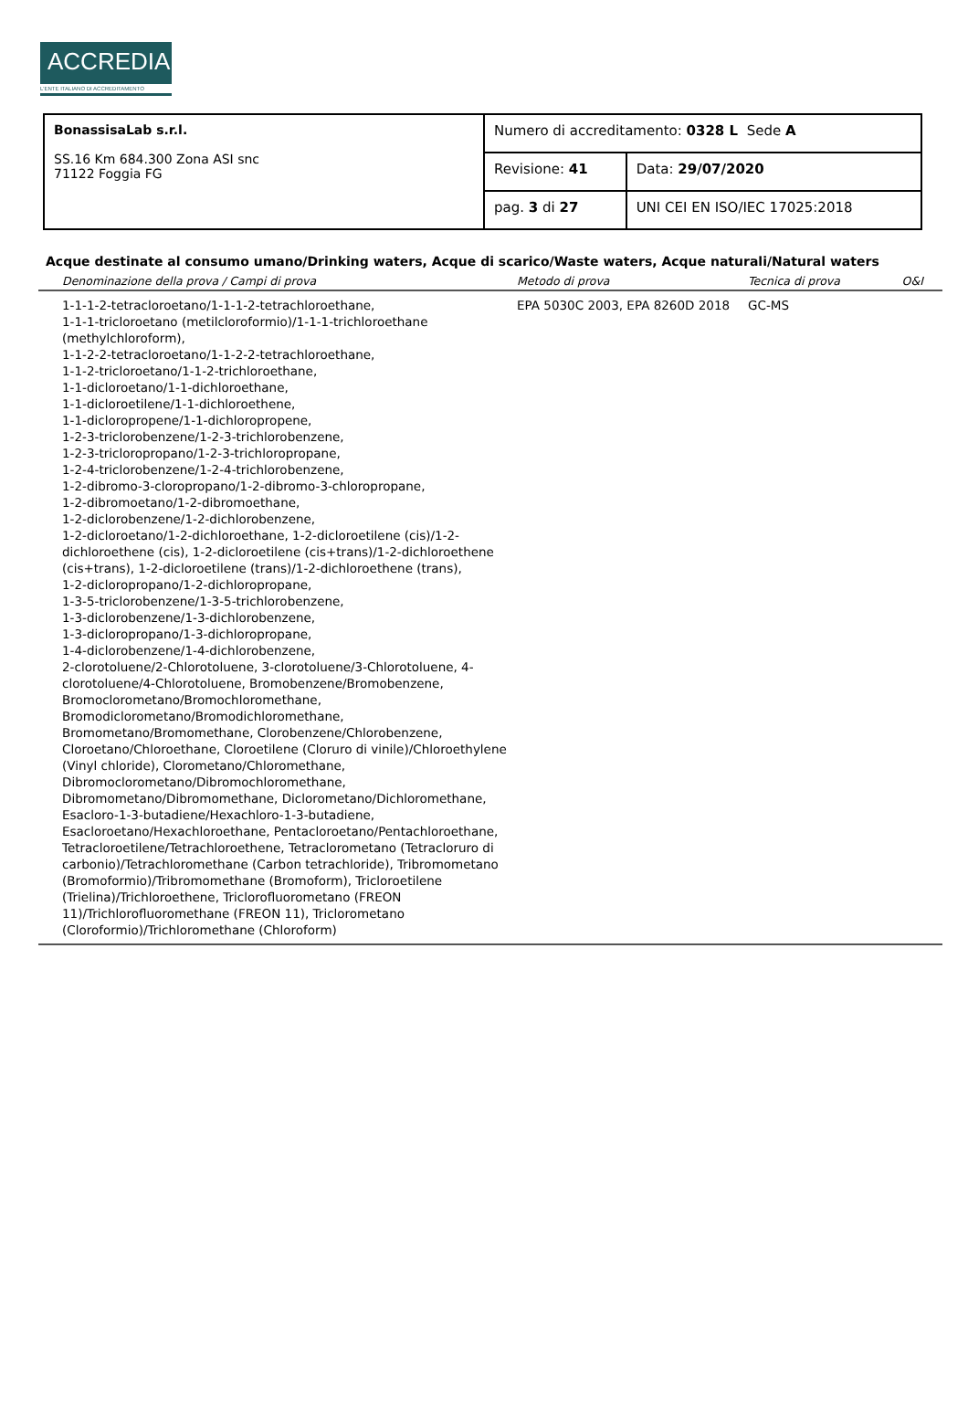ACCREDIA
L'ENTE ITALIANO DI ACCREDITAMENTO
| BonassisaLab s.r.l. SS.16 Km 684.300 Zona ASI snc 71122 Foggia FG | Numero di accreditamento: 0328 L Sede A | |
| | Revisione: 41 | Data: 29/07/2020 |
| | pag. 3 di 27 | UNI CEI EN ISO/IEC 17025:2018 |
Acque destinate al consumo umano/Drinking waters, Acque di scarico/Waste waters, Acque naturali/Natural waters
| Denominazione della prova / Campi di prova | Metodo di prova | Tecnica di prova | O&I |
| --- | --- | --- | --- |
| 1-1-1-2-tetracloroetano/1-1-1-2-tetrachloroethane, 1-1-1-tricloroetano (metilcloroformio)/1-1-1-trichloroethane (methylchloroform), 1-1-2-2-tetracloroetano/1-1-2-2-tetrachloroethane, 1-1-2-tricloroetano/1-1-2-trichloroethane, 1-1-dicloroetano/1-1-dichloroethane, 1-1-dicloroetilene/1-1-dichloroethene, 1-1-dicloropropene/1-1-dichloropropene, 1-2-3-triclorobenzene/1-2-3-trichlorobenzene, 1-2-3-tricloropropano/1-2-3-trichloropropane, 1-2-4-triclorobenzene/1-2-4-trichlorobenzene, 1-2-dibromo-3-cloropropano/1-2-dibromo-3-chloropropane, 1-2-dibromoetano/1-2-dibromoethane, 1-2-diclorobenzene/1-2-dichlorobenzene, 1-2-dicloroetano/1-2-dichloroethane, 1-2-dicloroetilene (cis)/1-2-dichloroethene (cis), 1-2-dicloroetilene (cis+trans)/1-2-dichloroethene (cis+trans), 1-2-dicloroetilene (trans)/1-2-dichloroethene (trans), 1-2-dicloropropano/1-2-dichloropropane, 1-3-5-triclorobenzene/1-3-5-trichlorobenzene, 1-3-diclorobenzene/1-3-dichlorobenzene, 1-3-dicloropropano/1-3-dichloropropane, 1-4-diclorobenzene/1-4-dichlorobenzene, 2-clorotoluene/2-Chlorotoluene, 3-clorotoluene/3-Chlorotoluene, 4-clorotoluene/4-Chlorotoluene, Bromobenzene/Bromobenzene, Bromoclorometano/Bromochloromethane, Bromodiclorometano/Bromodichloromethane, Bromometano/Bromomethane, Clorobenzene/Chlorobenzene, Cloroetano/Chloroethane, Cloroetilene (Cloruro di vinile)/Chloroethylene (Vinyl chloride), Clorometano/Chloromethane, Dibromoclorometano/Dibromochloromethane, Dibromometano/Dibromomethane, Diclorometano/Dichloromethane, Esacloro-1-3-butadiene/Hexachloro-1-3-butadiene, Esacloroetano/Hexachloroethane, Pentacloroetano/Pentachloroethane, Tetracloroetilene/Tetrachloroethene, Tetraclorometano (Tetracloruro di carbonio)/Tetrachloromethane (Carbon tetrachloride), Tribromometano (Bromoformio)/Tribromomethane (Bromoform), Tricloroetilene (Trielina)/Trichloroethene, Triclorofluorometano (FREON 11)/Trichlorofluoromethane (FREON 11), Triclorometano (Cloroformio)/Trichloromethane (Chloroform) | EPA 5030C 2003, EPA 8260D 2018 | GC-MS | |